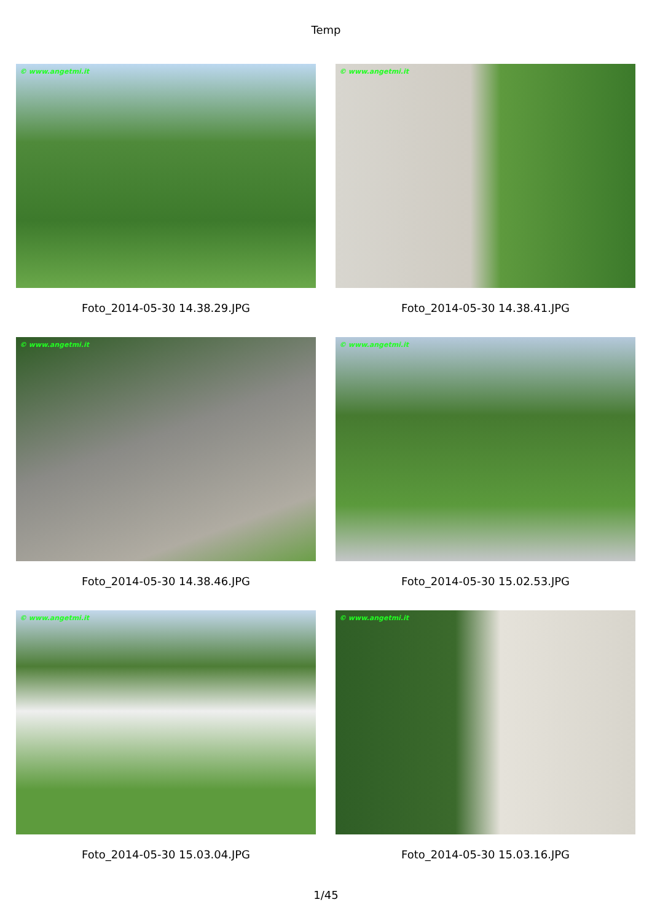Temp
© www.angetmi.it
Foto_2014-05-30 14.38.29.JPG
© www.angetmi.it
Foto_2014-05-30 14.38.41.JPG
© www.angetmi.it
Foto_2014-05-30 14.38.46.JPG
© www.angetmi.it
Foto_2014-05-30 15.02.53.JPG
© www.angetmi.it
Foto_2014-05-30 15.03.04.JPG
© www.angetmi.it
Foto_2014-05-30 15.03.16.JPG
1/45